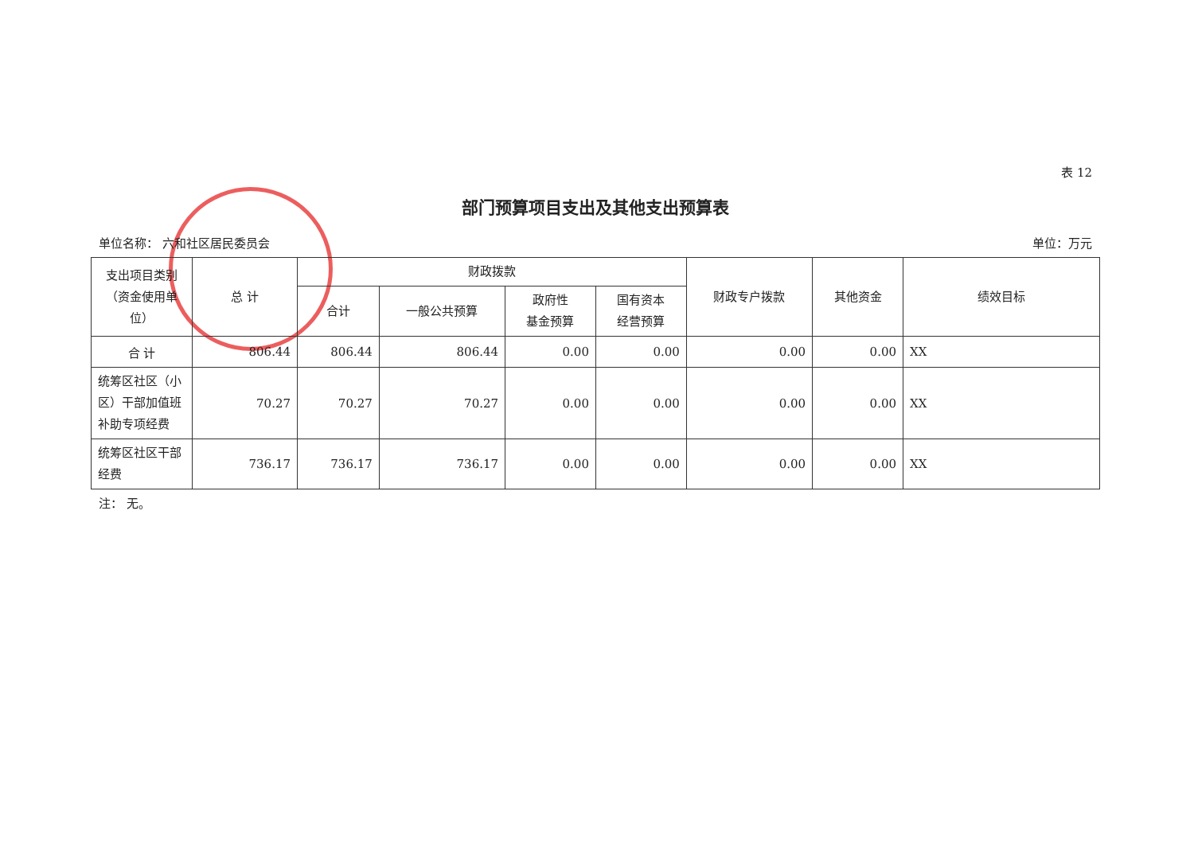表 12
部门预算项目支出及其他支出预算表
单位名称： 六和社区居民委员会 单位：万元
| 支出项目类别（资金使用单位） | 总 计 | 财政拨款 | | | | 财政专户拨款 | 其他资金 | 绩效目标 |
| --- | --- | --- | --- | --- | --- | --- | --- | --- |
| | | 合计 | 一般公共预算 | 政府性 基金预算 | 国有资本 经营预算 | | | |
| 合 计 | 806.44 | 806.44 | 806.44 | 0.00 | 0.00 | 0.00 | 0.00 | XX |
| 统筹区社区（小区）干部加值班补助专项经费 | 70.27 | 70.27 | 70.27 | 0.00 | 0.00 | 0.00 | 0.00 | XX |
| 统筹区社区干部经费 | 736.17 | 736.17 | 736.17 | 0.00 | 0.00 | 0.00 | 0.00 | XX |
注： 无。